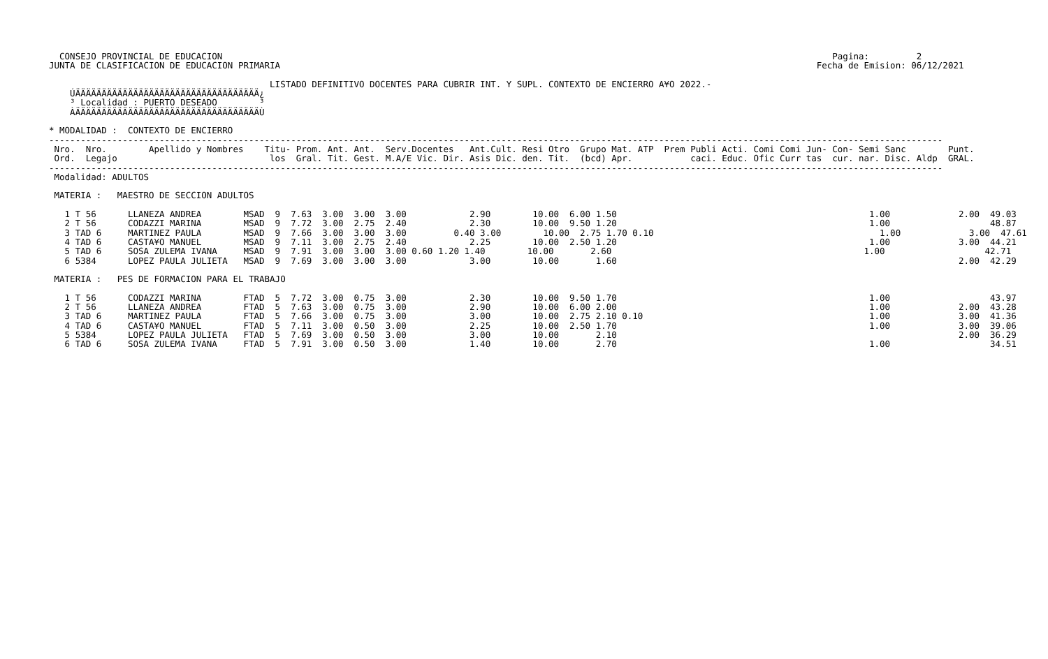CONSEJO PROVINCIAL DE EDUCACION                                                                                                                    Pagina:         2
JUNTA DE CLASIFICACION DE EDUCACION PRIMARIA                                                                                                      Fecha de Emision: 06/12/2021

                                          LISTADO DEFINITIVO DOCENTES PARA CUBRIR INT. Y SUPL. CONTEXTO DE ENCIERRO A¥O 2022.-
    ÚÄÄÄÄÄÄÄÄÄÄÄÄÄÄÄÄÄÄÄÄÄÄÄÄÄÄÄÄÄÄÄÄÄÄÄ¿
    ³ Localidad : PUERTO DESEADO        ³
    ÀÄÄÄÄÄÄÄÄÄÄÄÄÄÄÄÄÄÄÄÄÄÄÄÄÄÄÄÄÄÄÄÄÄÄÄÙ

* MODALIDAD :  CONTEXTO DE ENCIERRO
--------------------------------------------------------------------------------------------------------------------------------------------------------------------------
 Nro.  Nro.        Apellido y Nombres    Titu- Prom. Ant. Ant.  Serv.Docentes   Ant.Cult. Resi Otro  Grupo Mat. ATP  Prem Publi Acti. Comi Comi Jun- Con- Semi Sanc        Punt.
 Ord.  Legajo                             los  Gral. Tit. Gest. M.A/E Vic. Dir. Asis Dic. den. Tit.  (bcd) Apr.           caci. Educ. Ofic Curr tas  cur. nar. Disc. Aldp  GRAL.
--------------------------------------------------------------------------------------------------------------------------------------------------------------------------
 Modalidad: ADULTOS

 MATERIA :   MAESTRO DE SECCION ADULTOS

   1 T 56      LLANEZA ANDREA        MSAD  9  7.63  3.00  3.00  3.00            2.90        10.00  6.00 1.50                                                1.00             2.00  49.03
   2 T 56      CODAZZI MARINA        MSAD  9  7.72  3.00  2.75  2.40            2.30        10.00  9.50 1.20                                                1.00                   48.87
   3 TAD 6     MARTINEZ PAULA        MSAD  9  7.66  3.00  3.00  3.00         0.40 3.00        10.00  2.75 1.70 0.10                                           1.00             3.00  47.61
   4 TAD 6     CASTA¥O MANUEL        MSAD  9  7.11  3.00  2.75  2.40            2.25        10.00  2.50 1.20                                                1.00             3.00  44.21
   5 TAD 6     SOSA ZULEMA IVANA     MSAD  9  7.91  3.00  3.00  3.00 0.60 1.20 1.40        10.00       2.60                                                1.00                   42.71
   6 5384      LOPEZ PAULA JULIETA   MSAD  9  7.69  3.00  3.00  3.00            3.00        10.00       1.60                                                                 2.00  42.29

 MATERIA :   PES DE FORMACION PARA EL TRABAJO

   1 T 56      CODAZZI MARINA        FTAD  5  7.72  3.00  0.75  3.00            2.30        10.00  9.50 1.70                                                1.00                   43.97
   2 T 56      LLANEZA ANDREA        FTAD  5  7.63  3.00  0.75  3.00            2.90        10.00  6.00 2.00                                                1.00             2.00  43.28
   3 TAD 6     MARTINEZ PAULA        FTAD  5  7.66  3.00  0.75  3.00            3.00        10.00  2.75 2.10 0.10                                           1.00             3.00  41.36
   4 TAD 6     CASTA¥O MANUEL        FTAD  5  7.11  3.00  0.50  3.00            2.25        10.00  2.50 1.70                                                1.00             3.00  39.06
   5 5384      LOPEZ PAULA JULIETA   FTAD  5  7.69  3.00  0.50  3.00            3.00        10.00       2.10                                                                 2.00  36.29
   6 TAD 6     SOSA ZULEMA IVANA     FTAD  5  7.91  3.00  0.50  3.00            1.40        10.00       2.70                                                1.00                   34.51